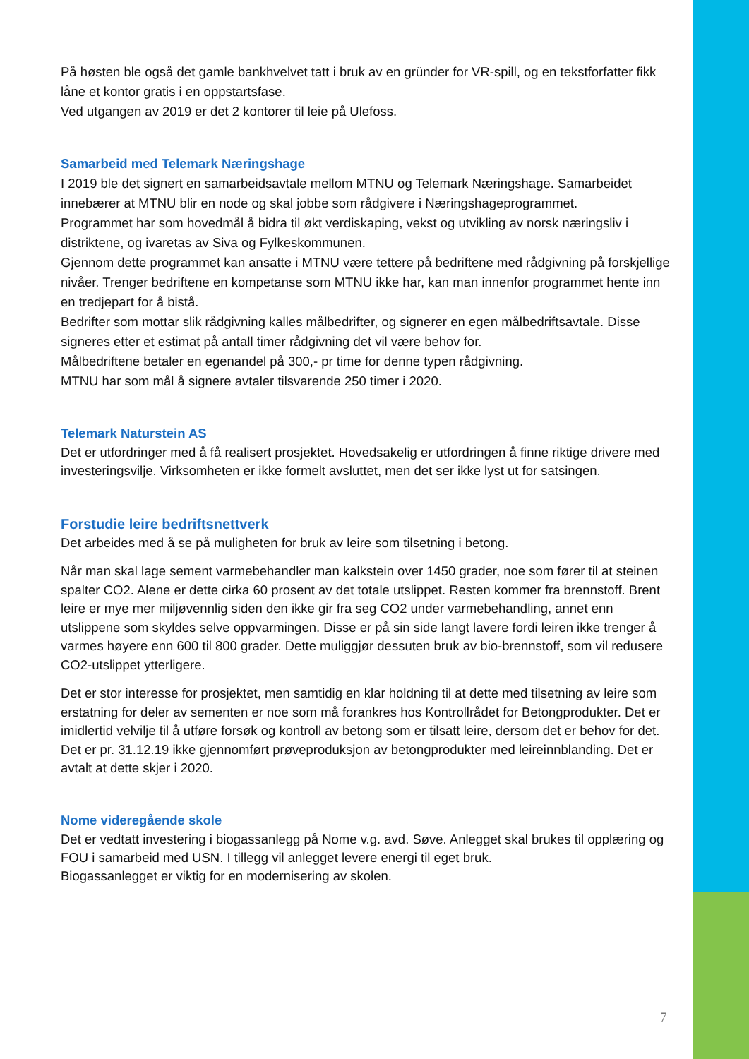På høsten ble også det gamle bankhvelvet tatt i bruk av en gründer for VR-spill, og en tekstforfatter fikk låne et kontor gratis i en oppstartsfase.
Ved utgangen av 2019 er det 2 kontorer til leie på Ulefoss.
Samarbeid med Telemark Næringshage
I 2019 ble det signert en samarbeidsavtale mellom MTNU og Telemark Næringshage. Samarbeidet innebærer at MTNU blir en node og skal jobbe som rådgivere i Næringshageprogrammet.
Programmet har som hovedmål å bidra til økt verdiskaping, vekst og utvikling av norsk næringsliv i distriktene, og ivaretas av Siva og Fylkeskommunen.
Gjennom dette programmet kan ansatte i MTNU være tettere på bedriftene med rådgivning på forskjellige nivåer. Trenger bedriftene en kompetanse som MTNU ikke har, kan man innenfor programmet hente inn en tredjepart for å bistå.
Bedrifter som mottar slik rådgivning kalles målbedrifter, og signerer en egen målbedriftsavtale. Disse signeres etter et estimat på antall timer rådgivning det vil være behov for.
Målbedriftene betaler en egenandel på 300,- pr time for denne typen rådgivning.
MTNU har som mål å signere avtaler tilsvarende 250 timer i 2020.
Telemark Naturstein AS
Det er utfordringer med å få realisert prosjektet. Hovedsakelig er utfordringen å finne riktige drivere med investeringsvilje. Virksomheten er ikke formelt avsluttet, men det ser ikke lyst ut for satsingen.
Forstudie leire bedriftsnettverk
Det arbeides med å se på muligheten for bruk av leire som tilsetning i betong.
Når man skal lage sement varmebehandler man kalkstein over 1450 grader, noe som fører til at steinen spalter CO2. Alene er dette cirka 60 prosent av det totale utslippet. Resten kommer fra brennstoff. Brent leire er mye mer miljøvennlig siden den ikke gir fra seg CO2 under varmebehandling, annet enn utslippene som skyldes selve oppvarmingen. Disse er på sin side langt lavere fordi leiren ikke trenger å varmes høyere enn 600 til 800 grader. Dette muliggjør dessuten bruk av bio-brennstoff, som vil redusere CO2-utslippet ytterligere.
Det er stor interesse for prosjektet, men samtidig en klar holdning til at dette med tilsetning av leire som erstatning for deler av sementen er noe som må forankres hos Kontrollrådet for Betongprodukter. Det er imidlertid velvilje til å utføre forsøk og kontroll av betong som er tilsatt leire, dersom det er behov for det.
Det er pr. 31.12.19 ikke gjennomført prøveproduksjon av betongprodukter med leireinnblanding. Det er avtalt at dette skjer i 2020.
Nome videregående skole
Det er vedtatt investering i biogassanlegg på Nome v.g. avd. Søve. Anlegget skal brukes til opplæring og FOU i samarbeid med USN. I tillegg vil anlegget levere energi til eget bruk.
Biogassanlegget er viktig for en modernisering av skolen.
7